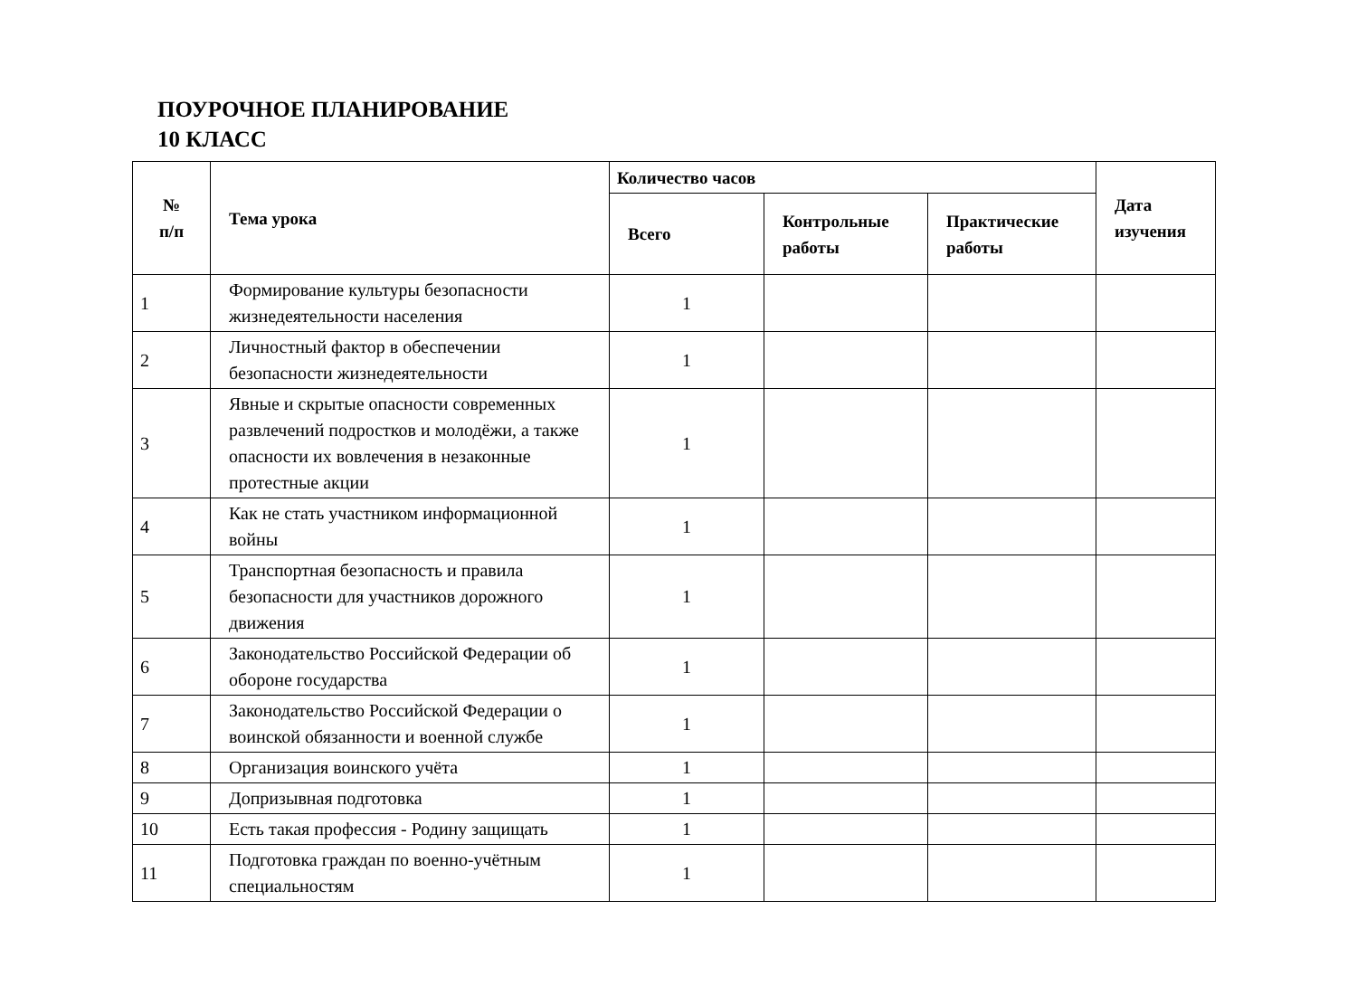ПОУРОЧНОЕ ПЛАНИРОВАНИЕ
10 КЛАСС
| № п/п | Тема урока | Количество часов | | | Дата изучения |
| --- | --- | --- | --- | --- | --- |
| | | Всего | Контрольные работы | Практические работы | |
| 1 | Формирование культуры безопасности жизнедеятельности населения | 1 | | | |
| 2 | Личностный фактор в обеспечении безопасности жизнедеятельности | 1 | | | |
| 3 | Явные и скрытые опасности современных развлечений подростков и молодёжи, а также опасности их вовлечения в незаконные протестные акции | 1 | | | |
| 4 | Как не стать участником информационной войны | 1 | | | |
| 5 | Транспортная безопасность и правила безопасности для участников дорожного движения | 1 | | | |
| 6 | Законодательство Российской Федерации об обороне государства | 1 | | | |
| 7 | Законодательство Российской Федерации о воинской обязанности и военной службе | 1 | | | |
| 8 | Организация воинского учёта | 1 | | | |
| 9 | Допризывная подготовка | 1 | | | |
| 10 | Есть такая профессия - Родину защищать | 1 | | | |
| 11 | Подготовка граждан по военно-учётным специальностям | 1 | | | |